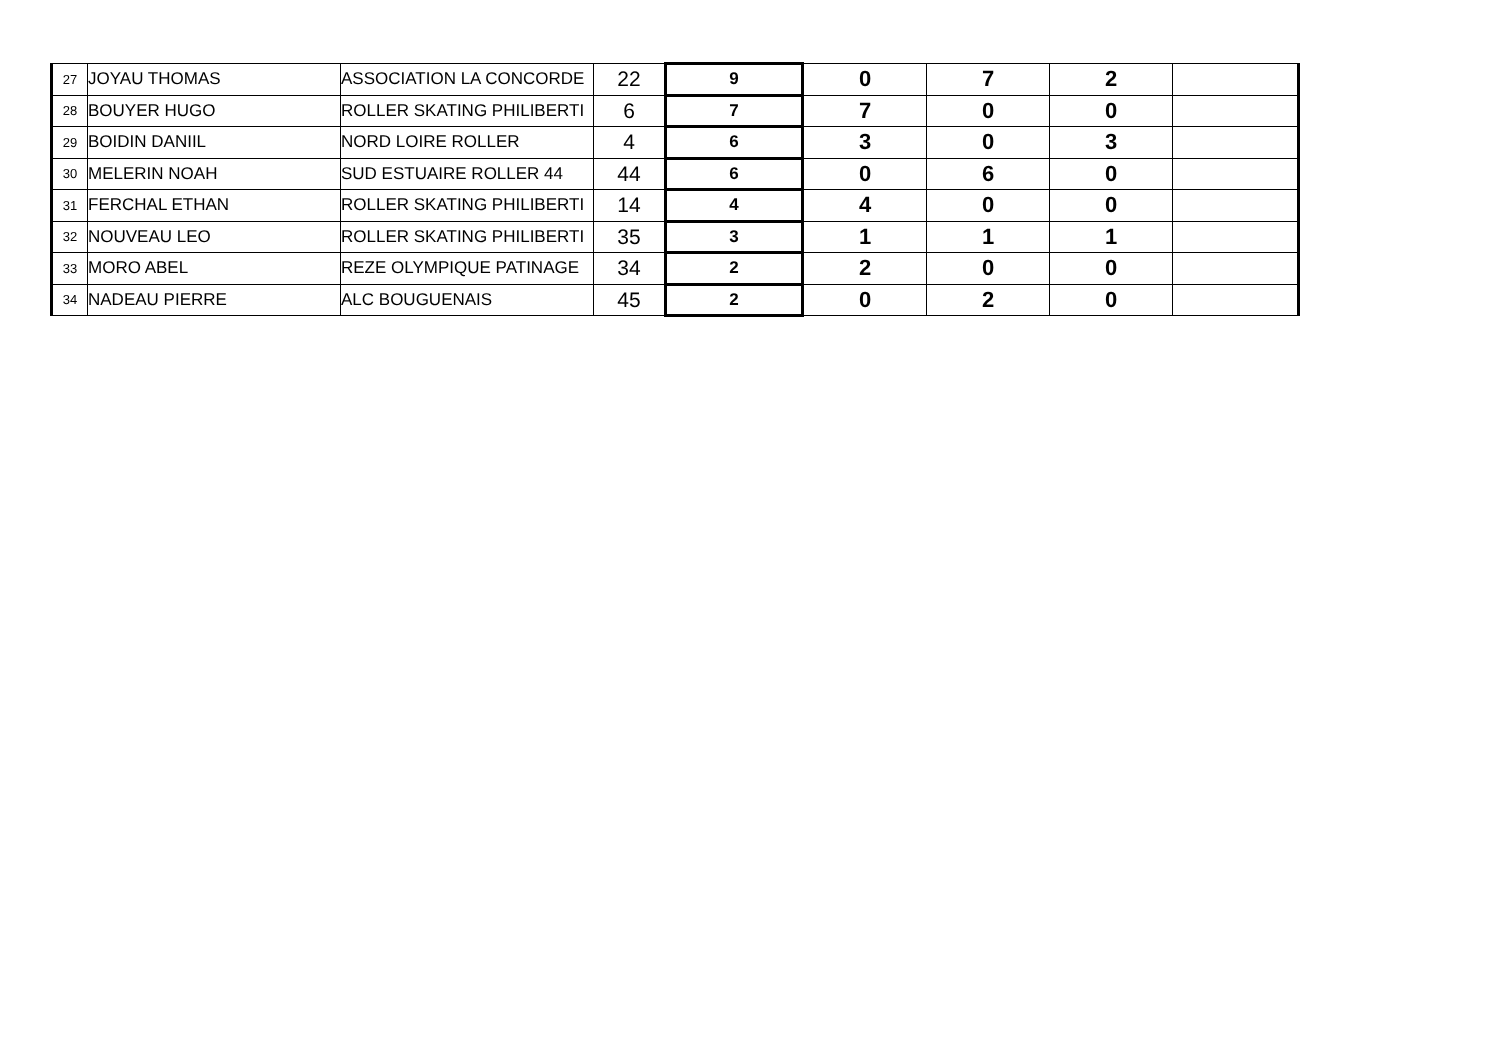| 27 | JOYAU THOMAS | ASSOCIATION LA CONCORDE | 22 | 9 | 0 | 7 | 2 | |
| 28 | BOUYER HUGO | ROLLER SKATING PHILIBERTI | 6 | 7 | 7 | 0 | 0 | |
| 29 | BOIDIN DANIIL | NORD LOIRE ROLLER | 4 | 6 | 3 | 0 | 3 | |
| 30 | MELERIN NOAH | SUD ESTUAIRE ROLLER 44 | 44 | 6 | 0 | 6 | 0 | |
| 31 | FERCHAL ETHAN | ROLLER SKATING PHILIBERTI | 14 | 4 | 4 | 0 | 0 | |
| 32 | NOUVEAU LEO | ROLLER SKATING PHILIBERTI | 35 | 3 | 1 | 1 | 1 | |
| 33 | MORO ABEL | REZE OLYMPIQUE PATINAGE | 34 | 2 | 2 | 0 | 0 | |
| 34 | NADEAU PIERRE | ALC BOUGUENAIS | 45 | 2 | 0 | 2 | 0 | |